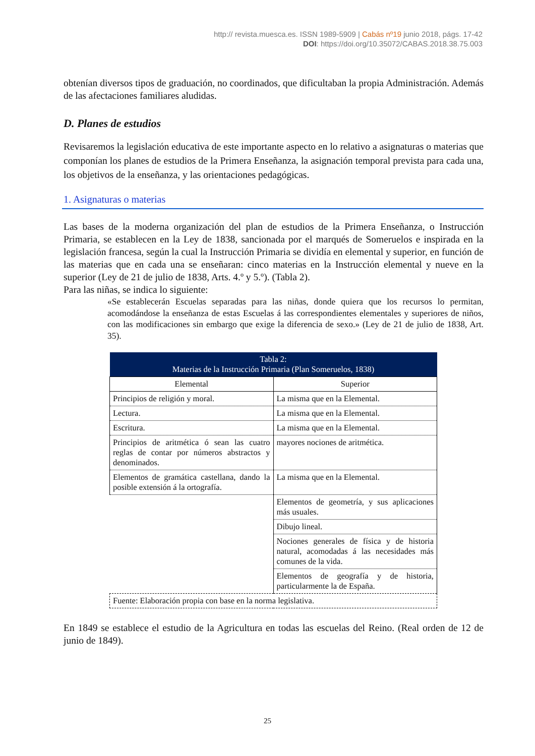http:// revista.muesca.es. ISSN 1989-5909 | Cabás nº19 junio 2018, págs. 17-42
DOI: https://doi.org/10.35072/CABAS.2018.38.75.003
obtenían diversos tipos de graduación, no coordinados, que dificultaban la propia Administración. Además de las afectaciones familiares aludidas.
D. Planes de estudios
Revisaremos la legislación educativa de este importante aspecto en lo relativo a asignaturas o materias que componían los planes de estudios de la Primera Enseñanza, la asignación temporal prevista para cada una, los objetivos de la enseñanza, y las orientaciones pedagógicas.
1. Asignaturas o materias
Las bases de la moderna organización del plan de estudios de la Primera Enseñanza, o Instrucción Primaria, se establecen en la Ley de 1838, sancionada por el marqués de Someruelos e inspirada en la legislación francesa, según la cual la Instrucción Primaria se dividía en elemental y superior, en función de las materias que en cada una se enseñaran: cinco materias en la Instrucción elemental y nueve en la superior (Ley de 21 de julio de 1838, Arts. 4.º y 5.º). (Tabla 2).
Para las niñas, se indica lo siguiente:
«Se establecerán Escuelas separadas para las niñas, donde quiera que los recursos lo permitan, acomodándose la enseñanza de estas Escuelas á las correspondientes elementales y superiores de niños, con las modificaciones sin embargo que exige la diferencia de sexo.» (Ley de 21 de julio de 1838, Art. 35).
| Tabla 2: Materias de la Instrucción Primaria (Plan Someruelos, 1838) | |
| --- | --- |
| Elemental | Superior |
| Principios de religión y moral. | La misma que en la Elemental. |
| Lectura. | La misma que en la Elemental. |
| Escritura. | La misma que en la Elemental. |
| Principios de aritmética ó sean las cuatro reglas de contar por números abstractos y denominados. | mayores nociones de aritmética. |
| Elementos de gramática castellana, dando la posible extensión á la ortografía. | La misma que en la Elemental. |
| | Elementos de geometría, y sus aplicaciones más usuales. |
| | Dibujo lineal. |
| | Nociones generales de física y de historia natural, acomodadas á las necesidades más comunes de la vida. |
| | Elementos de geografía y de historia, particularmente la de España. |
| Fuente: Elaboración propia con base en la norma legislativa. | |
En 1849 se establece el estudio de la Agricultura en todas las escuelas del Reino. (Real orden de 12 de junio de 1849).
25